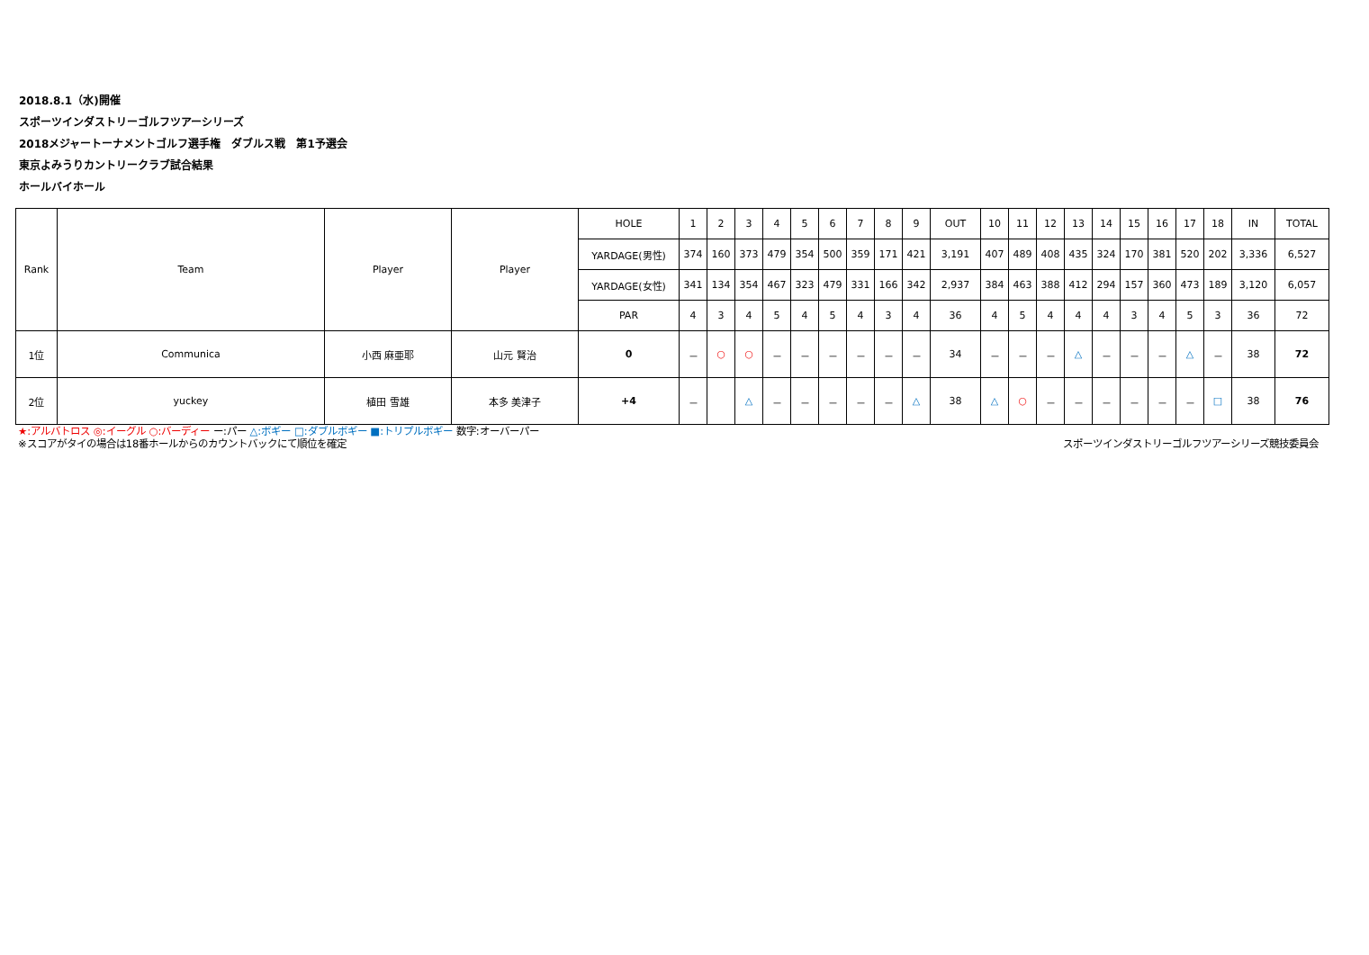2018.8.1（水)開催
スポーツインダストリーゴルフツアーシリーズ
2018メジャートーナメントゴルフ選手権　ダブルス戦　第1予選会
東京よみうりカントリークラブ試合結果
ホールバイホール
| Rank | Team | Player | Player | HOLE | 1 | 2 | 3 | 4 | 5 | 6 | 7 | 8 | 9 | OUT | 10 | 11 | 12 | 13 | 14 | 15 | 16 | 17 | 18 | IN | TOTAL |
| | | | | YARDAGE(男性) | 374 | 160 | 373 | 479 | 354 | 500 | 359 | 171 | 421 | 3,191 | 407 | 489 | 408 | 435 | 324 | 170 | 381 | 520 | 202 | 3,336 | 6,527 |
| | | | | YARDAGE(女性) | 341 | 134 | 354 | 467 | 323 | 479 | 331 | 166 | 342 | 2,937 | 384 | 463 | 388 | 412 | 294 | 157 | 360 | 473 | 189 | 3,120 | 6,057 |
| | | | | PAR | 4 | 3 | 4 | 5 | 4 | 5 | 4 | 3 | 4 | 36 | 4 | 5 | 4 | 4 | 4 | 3 | 4 | 5 | 3 | 36 | 72 |
| 1位 | Communica | 小西 麻亜耶 | 山元 賢治 | 0 | － | ○ | ○ | － | － | － | － | － | － | 34 | － | － | － | △ | － | － | － | △ | － | 38 | 72 |
| 2位 | yuckey | 植田 雪雄 | 本多 美津子 | +4 | － | | △ | － | － | － | － | － | △ | 38 | △ | ○ | － | － | － | － | － | － | □ | 38 | 76 |
★:アルバトロス ◎:イーグル ○:バーディー ー:パー △:ボギー □:ダブルボギー ■:トリプルボギー 数字:オーバーパー
※スコアがタイの場合は18番ホールからのカウントバックにて順位を確定 スポーツインダストリーゴルフツアーシリーズ競技委員会